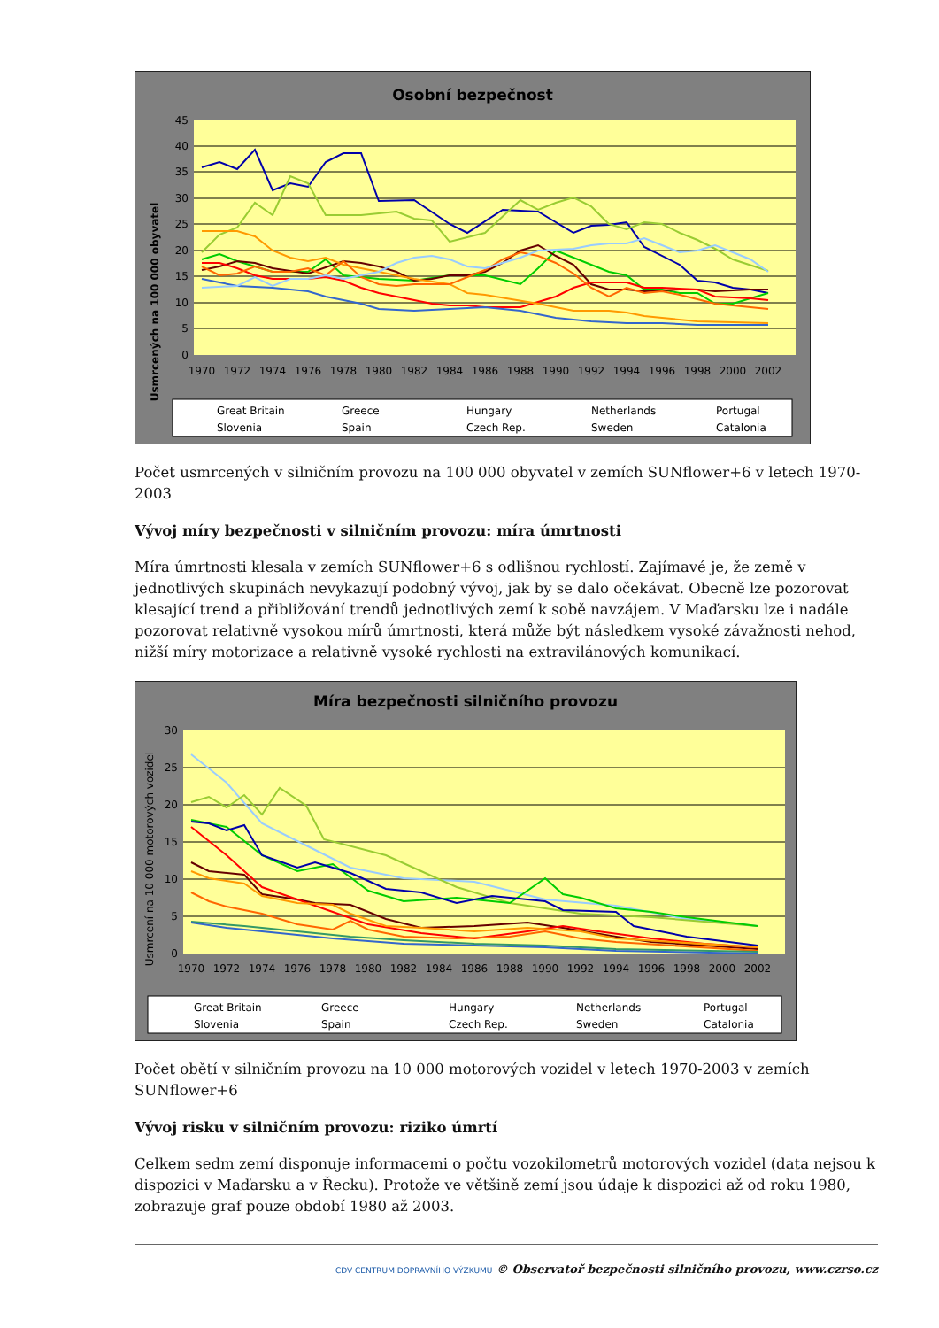Osobní bezpečnost
Usmrcených na 100 000 obyvatel
0
5
10
15
20
25
30
35
40
45
1970
1972
1974
1976
1978
1980
1982
1984
1986
1988
1990
1992
1994
1996
1998
2000
2002
Great Britain
Greece
Hungary
Netherlands
Portugal
Slovenia
Spain
Czech Rep.
Sweden
Catalonia
Počet usmrcených v silničním provozu na 100 000 obyvatel v zemích SUNflower+6 v letech 1970-2003
Vývoj míry bezpečnosti v silničním provozu: míra úmrtnosti
Míra úmrtnosti klesala v zemích SUNflower+6 s odlišnou rychlostí. Zajímavé je, že země v jednotlivých skupinách nevykazují podobný vývoj, jak by se dalo očekávat. Obecně lze pozorovat klesající trend a přibližování trendů jednotlivých zemí k sobě navzájem. V Maďarsku lze i nadále pozorovat relativně vysokou mírů úmrtnosti, která může být následkem vysoké závažnosti nehod, nižší míry motorizace a relativně vysoké rychlosti na extravilánových komunikací.
Míra bezpečnosti silničního provozu
Usmrcení na 10 000 motorových vozidel
0
5
10
15
20
25
30
1970
1972
1974
1976
1978
1980
1982
1984
1986
1988
1990
1992
1994
1996
1998
2000
2002
Great Britain
Greece
Hungary
Netherlands
Portugal
Slovenia
Spain
Czech Rep.
Sweden
Catalonia
Počet obětí v silničním provozu na 10 000 motorových vozidel v letech 1970-2003 v zemích SUNflower+6
Vývoj risku v silničním provozu: riziko úmrtí
Celkem sedm zemí disponuje informacemi o počtu vozokilometrů motorových vozidel (data nejsou k dispozici v Maďarsku a v Řecku). Protože ve většině zemí jsou údaje k dispozici až od roku 1980, zobrazuje graf pouze období 1980 až 2003.
CDV CENTRUM DOPRAVNÍHO VÝZKUMU © Observatoř bezpečnosti silničního provozu, www.czrso.cz